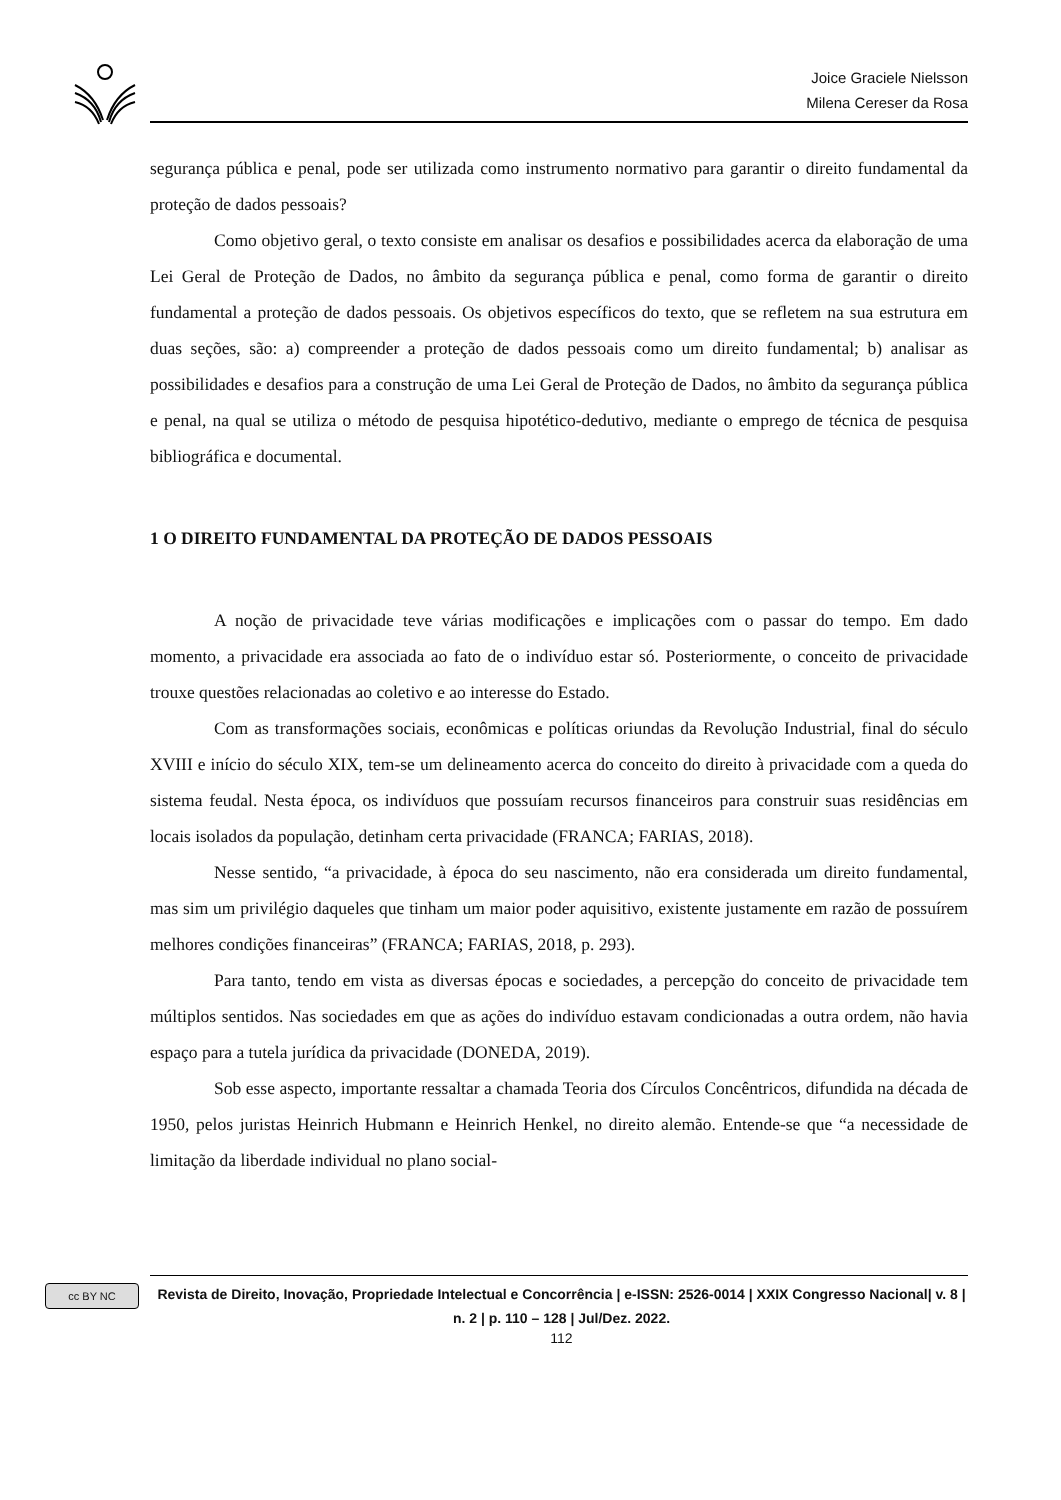Joice Graciele Nielsson
Milena Cereser da Rosa
segurança pública e penal, pode ser utilizada como instrumento normativo para garantir o direito fundamental da proteção de dados pessoais?
Como objetivo geral, o texto consiste em analisar os desafios e possibilidades acerca da elaboração de uma Lei Geral de Proteção de Dados, no âmbito da segurança pública e penal, como forma de garantir o direito fundamental a proteção de dados pessoais. Os objetivos específicos do texto, que se refletem na sua estrutura em duas seções, são: a) compreender a proteção de dados pessoais como um direito fundamental; b) analisar as possibilidades e desafios para a construção de uma Lei Geral de Proteção de Dados, no âmbito da segurança pública e penal, na qual se utiliza o método de pesquisa hipotético-dedutivo, mediante o emprego de técnica de pesquisa bibliográfica e documental.
1 O DIREITO FUNDAMENTAL DA PROTEÇÃO DE DADOS PESSOAIS
A noção de privacidade teve várias modificações e implicações com o passar do tempo. Em dado momento, a privacidade era associada ao fato de o indivíduo estar só. Posteriormente, o conceito de privacidade trouxe questões relacionadas ao coletivo e ao interesse do Estado.
Com as transformações sociais, econômicas e políticas oriundas da Revolução Industrial, final do século XVIII e início do século XIX, tem-se um delineamento acerca do conceito do direito à privacidade com a queda do sistema feudal. Nesta época, os indivíduos que possuíam recursos financeiros para construir suas residências em locais isolados da população, detinham certa privacidade (FRANCA; FARIAS, 2018).
Nesse sentido, “a privacidade, à época do seu nascimento, não era considerada um direito fundamental, mas sim um privilégio daqueles que tinham um maior poder aquisitivo, existente justamente em razão de possuírem melhores condições financeiras” (FRANCA; FARIAS, 2018, p. 293).
Para tanto, tendo em vista as diversas épocas e sociedades, a percepção do conceito de privacidade tem múltiplos sentidos. Nas sociedades em que as ações do indivíduo estavam condicionadas a outra ordem, não havia espaço para a tutela jurídica da privacidade (DONEDA, 2019).
Sob esse aspecto, importante ressaltar a chamada Teoria dos Círculos Concêntricos, difundida na década de 1950, pelos juristas Heinrich Hubmann e Heinrich Henkel, no direito alemão. Entende-se que “a necessidade de limitação da liberdade individual no plano social-
cc BY NC
Revista de Direito, Inovação, Propriedade Intelectual e Concorrência | e-ISSN: 2526-0014 | XXIX Congresso Nacional| v. 8 | n. 2 | p. 110 – 128 | Jul/Dez. 2022.
112